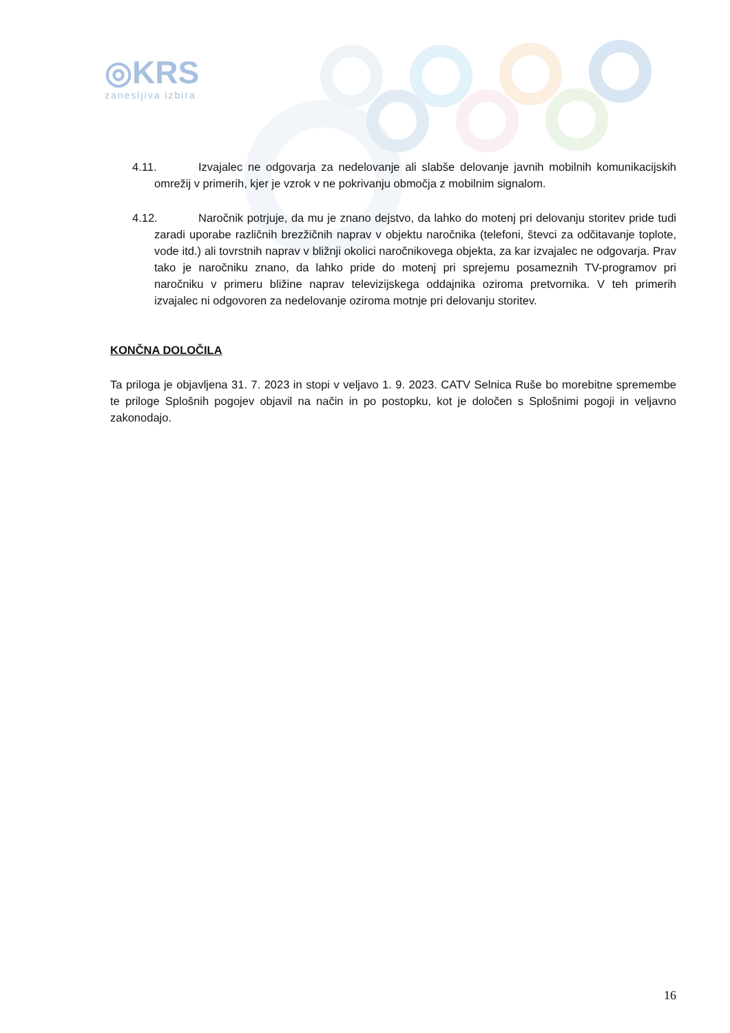◎KRS
zanesljiva izbira
4.11. Izvajalec ne odgovarja za nedelovanje ali slabše delovanje javnih mobilnih komunikacijskih omrežij v primerih, kjer je vzrok v ne pokrivanju območja z mobilnim signalom.
4.12. Naročnik potrjuje, da mu je znano dejstvo, da lahko do motenj pri delovanju storitev pride tudi zaradi uporabe različnih brezžičnih naprav v objektu naročnika (telefoni, števci za odčitavanje toplote, vode itd.) ali tovrstnih naprav v bližnji okolici naročnikovega objekta, za kar izvajalec ne odgovarja. Prav tako je naročniku znano, da lahko pride do motenj pri sprejemu posameznih TV-programov pri naročniku v primeru bližine naprav televizijskega oddajnika oziroma pretvornika. V teh primerih izvajalec ni odgovoren za nedelovanje oziroma motnje pri delovanju storitev.
KONČNA DOLOČILA
Ta priloga je objavljena 31. 7. 2023 in stopi v veljavo 1. 9. 2023. CATV Selnica Ruše bo morebitne spremembe te priloge Splošnih pogojev objavil na način in po postopku, kot je določen s Splošnimi pogoji in veljavno zakonodajo.
16